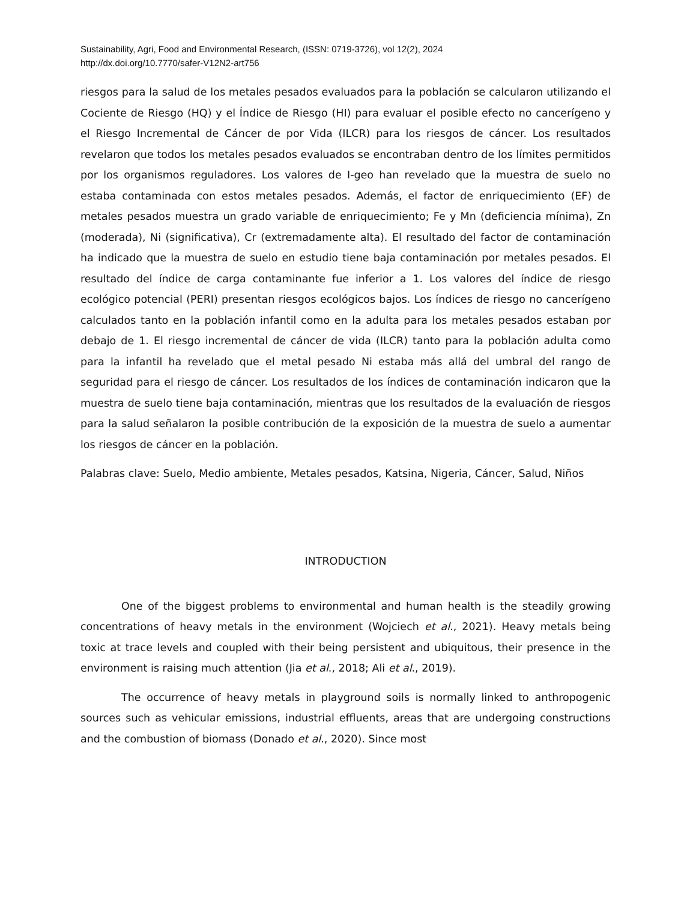Sustainability, Agri, Food and Environmental Research, (ISSN: 0719-3726), vol 12(2), 2024
http://dx.doi.org/10.7770/safer-V12N2-art756
riesgos para la salud de los metales pesados evaluados para la población se calcularon utilizando el Cociente de Riesgo (HQ) y el Índice de Riesgo (HI) para evaluar el posible efecto no cancerígeno y el Riesgo Incremental de Cáncer de por Vida (ILCR) para los riesgos de cáncer. Los resultados revelaron que todos los metales pesados evaluados se encontraban dentro de los límites permitidos por los organismos reguladores. Los valores de I-geo han revelado que la muestra de suelo no estaba contaminada con estos metales pesados. Además, el factor de enriquecimiento (EF) de metales pesados muestra un grado variable de enriquecimiento; Fe y Mn (deficiencia mínima), Zn (moderada), Ni (significativa), Cr (extremadamente alta). El resultado del factor de contaminación ha indicado que la muestra de suelo en estudio tiene baja contaminación por metales pesados. El resultado del índice de carga contaminante fue inferior a 1. Los valores del índice de riesgo ecológico potencial (PERI) presentan riesgos ecológicos bajos. Los índices de riesgo no cancerígeno calculados tanto en la población infantil como en la adulta para los metales pesados estaban por debajo de 1. El riesgo incremental de cáncer de vida (ILCR) tanto para la población adulta como para la infantil ha revelado que el metal pesado Ni estaba más allá del umbral del rango de seguridad para el riesgo de cáncer. Los resultados de los índices de contaminación indicaron que la muestra de suelo tiene baja contaminación, mientras que los resultados de la evaluación de riesgos para la salud señalaron la posible contribución de la exposición de la muestra de suelo a aumentar los riesgos de cáncer en la población.
Palabras clave: Suelo, Medio ambiente, Metales pesados, Katsina, Nigeria, Cáncer, Salud, Niños
INTRODUCTION
One of the biggest problems to environmental and human health is the steadily growing concentrations of heavy metals in the environment (Wojciech et al., 2021). Heavy metals being toxic at trace levels and coupled with their being persistent and ubiquitous, their presence in the environment is raising much attention (Jia et al., 2018; Ali et al., 2019).
The occurrence of heavy metals in playground soils is normally linked to anthropogenic sources such as vehicular emissions, industrial effluents, areas that are undergoing constructions and the combustion of biomass (Donado et al., 2020). Since most